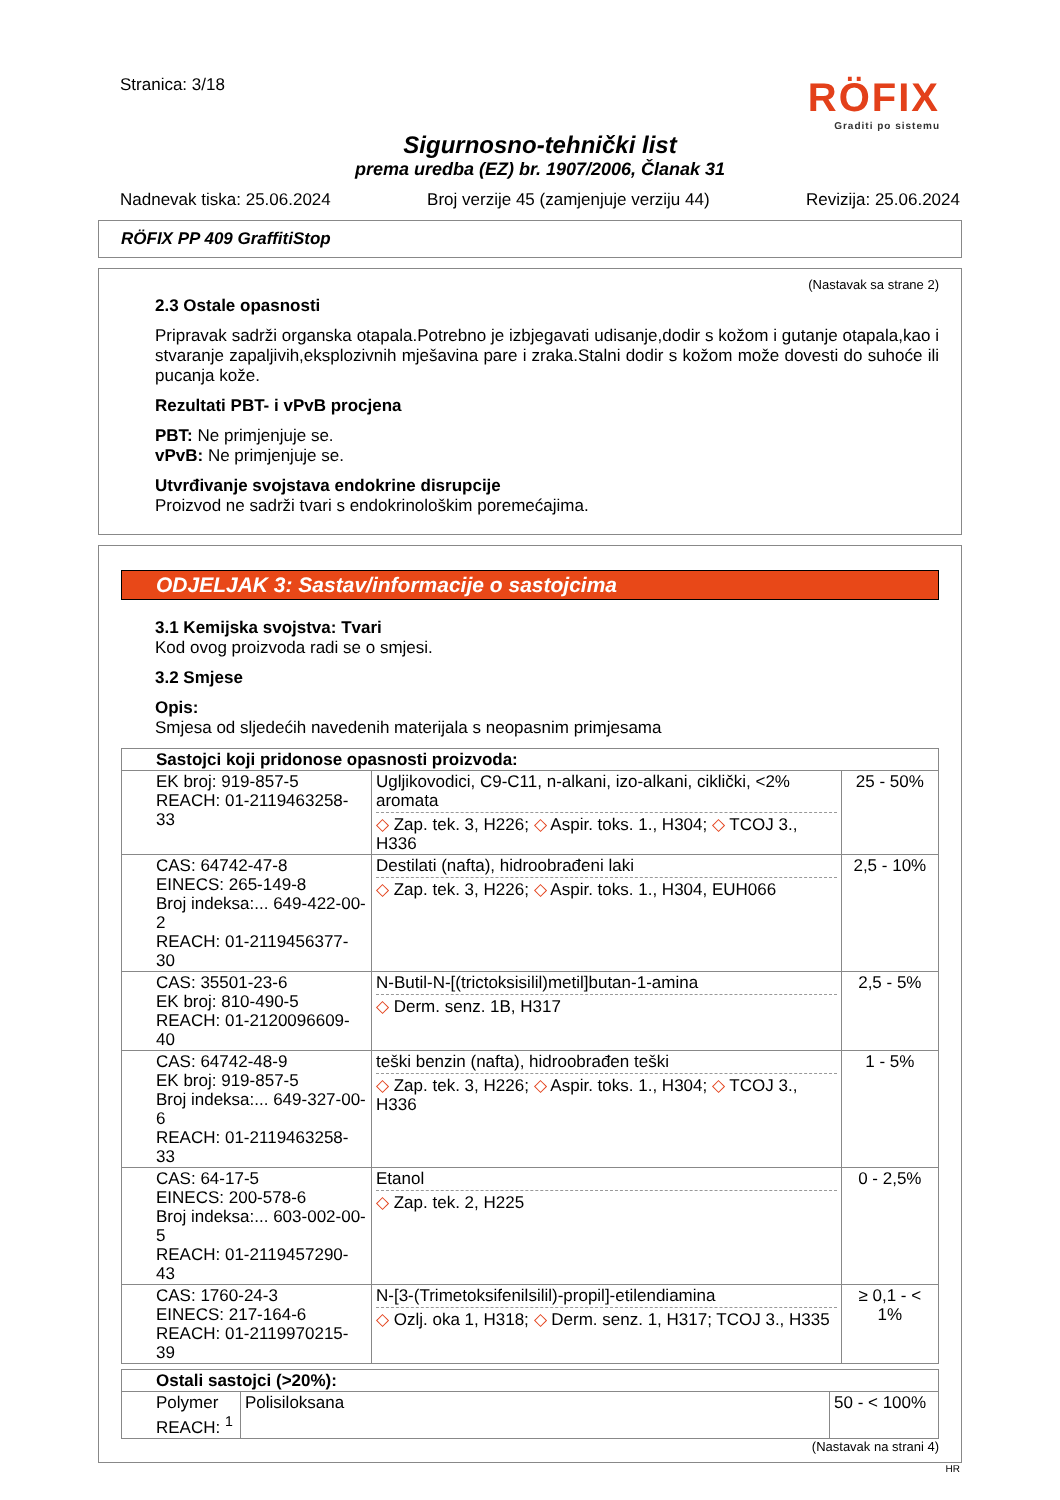Stranica: 3/18
RÖFIX
Graditi po sistemu
Sigurnosno-tehnički list
prema uredba (EZ) br. 1907/2006, Članak 31
Nadnevak tiska: 25.06.2024 Broj verzije 45 (zamjenjuje verziju 44) Revizija: 25.06.2024
RÖFIX PP 409 GraffitiStop
(Nastavak sa strane 2)
2.3 Ostale opasnosti
Pripravak sadrži organska otapala.Potrebno je izbjegavati udisanje,dodir s kožom i gutanje otapala,kao i stvaranje zapaljivih,eksplozivnih mješavina pare i zraka.Stalni dodir s kožom može dovesti do suhoće ili pucanja kože.
Rezultati PBT- i vPvB procjena
PBT: Ne primjenjuje se.
vPvB: Ne primjenjuje se.
Utvrđivanje svojstava endokrine disrupcije
Proizvod ne sadrži tvari s endokrinološkim poremećajima.
ODJELJAK 3: Sastav/informacije o sastojcima
3.1 Kemijska svojstva: Tvari
Kod ovog proizvoda radi se o smjesi.
3.2 Smjese
Opis:
Smjesa od sljedećih navedenih materijala s neopasnim primjesama
| Sastojci koji pridonose opasnosti proizvoda: | | |
| EK broj: 919-857-5 REACH: 01-2119463258-33 | Ugljikovodici, C9-C11, n-alkani, izo-alkani, ciklički, <2% aromata ◇ Zap. tek. 3, H226; ◇ Aspir. toks. 1., H304; ◇ TCOJ 3., H336 | 25 - 50% |
| CAS: 64742-47-8 EINECS: 265-149-8 Broj indeksa:... 649-422-00-2 REACH: 01-2119456377-30 | Destilati (nafta), hidroobrađeni laki ◇ Zap. tek. 3, H226; ◇ Aspir. toks. 1., H304, EUH066 | 2,5 - 10% |
| CAS: 35501-23-6 EK broj: 810-490-5 REACH: 01-2120096609-40 | N-Butil-N-[(trictoksisilil)metil]butan-1-amina ◇ Derm. senz. 1B, H317 | 2,5 - 5% |
| CAS: 64742-48-9 EK broj: 919-857-5 Broj indeksa:... 649-327-00-6 REACH: 01-2119463258-33 | teški benzin (nafta), hidroobrađen teški ◇ Zap. tek. 3, H226; ◇ Aspir. toks. 1., H304; ◇ TCOJ 3., H336 | 1 - 5% |
| CAS: 64-17-5 EINECS: 200-578-6 Broj indeksa:... 603-002-00-5 REACH: 01-2119457290-43 | Etanol ◇ Zap. tek. 2, H225 | 0 - 2,5% |
| CAS: 1760-24-3 EINECS: 217-164-6 REACH: 01-2119970215-39 | N-[3-(Trimetoksifenilsilil)-propil]-etilendiamina ◇ Ozlj. oka 1, H318; ◇ Derm. senz. 1, H317; TCOJ 3., H335 | ≥ 0,1 - < 1% |
| Ostali sastojci (>20%): | | |
| Polymer REACH: <sup>1</sup> | Polisiloksana | 50 - < 100% |
(Nastavak na strani 4)
HR